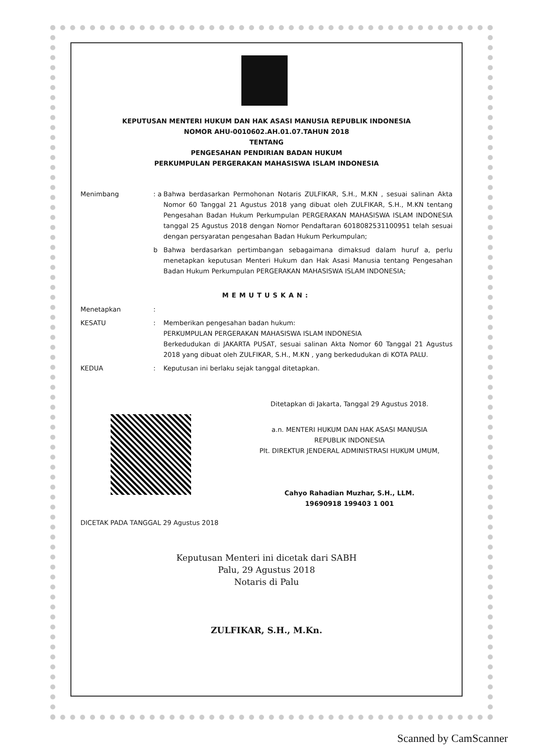KEPUTUSAN MENTERI HUKUM DAN HAK ASASI MANUSIA REPUBLIK INDONESIA
NOMOR AHU-0010602.AH.01.07.TAHUN 2018
TENTANG
PENGESAHAN PENDIRIAN BADAN HUKUM
PERKUMPULAN PERGERAKAN MAHASISWA ISLAM INDONESIA
Menimbang : a
Bahwa berdasarkan Permohonan Notaris ZULFIKAR, S.H., M.KN , sesuai salinan Akta Nomor 60 Tanggal 21 Agustus 2018 yang dibuat oleh ZULFIKAR, S.H., M.KN tentang Pengesahan Badan Hukum Perkumpulan PERGERAKAN MAHASISWA ISLAM INDONESIA tanggal 25 Agustus 2018 dengan Nomor Pendaftaran 6018082531100951 telah sesuai dengan persyaratan pengesahan Badan Hukum Perkumpulan;
b Bahwa berdasarkan pertimbangan sebagaimana dimaksud dalam huruf a, perlu menetapkan keputusan Menteri Hukum dan Hak Asasi Manusia tentang Pengesahan Badan Hukum Perkumpulan PERGERAKAN MAHASISWA ISLAM INDONESIA;
MEMUTUSKAN:
Menetapkan :
KESATU : Memberikan pengesahan badan hukum:
PERKUMPULAN PERGERAKAN MAHASISWA ISLAM INDONESIA
Berkedudukan di JAKARTA PUSAT, sesuai salinan Akta Nomor 60 Tanggal 21 Agustus 2018 yang dibuat oleh ZULFIKAR, S.H., M.KN , yang berkedudukan di KOTA PALU.
KEDUA : Keputusan ini berlaku sejak tanggal ditetapkan.
Ditetapkan di Jakarta, Tanggal 29 Agustus 2018.
a.n. MENTERI HUKUM DAN HAK ASASI MANUSIA
REPUBLIK INDONESIA
Plt. DIREKTUR JENDERAL ADMINISTRASI HUKUM UMUM,
Cahyo Rahadian Muzhar, S.H., LLM.
19690918 199403 1 001
DICETAK PADA TANGGAL 29 Agustus 2018
Keputusan Menteri ini dicetak dari SABH
Palu, 29 Agustus 2018
Notaris di Palu
ZULFIKAR, S.H., M.Kn.
Scanned by CamScanner